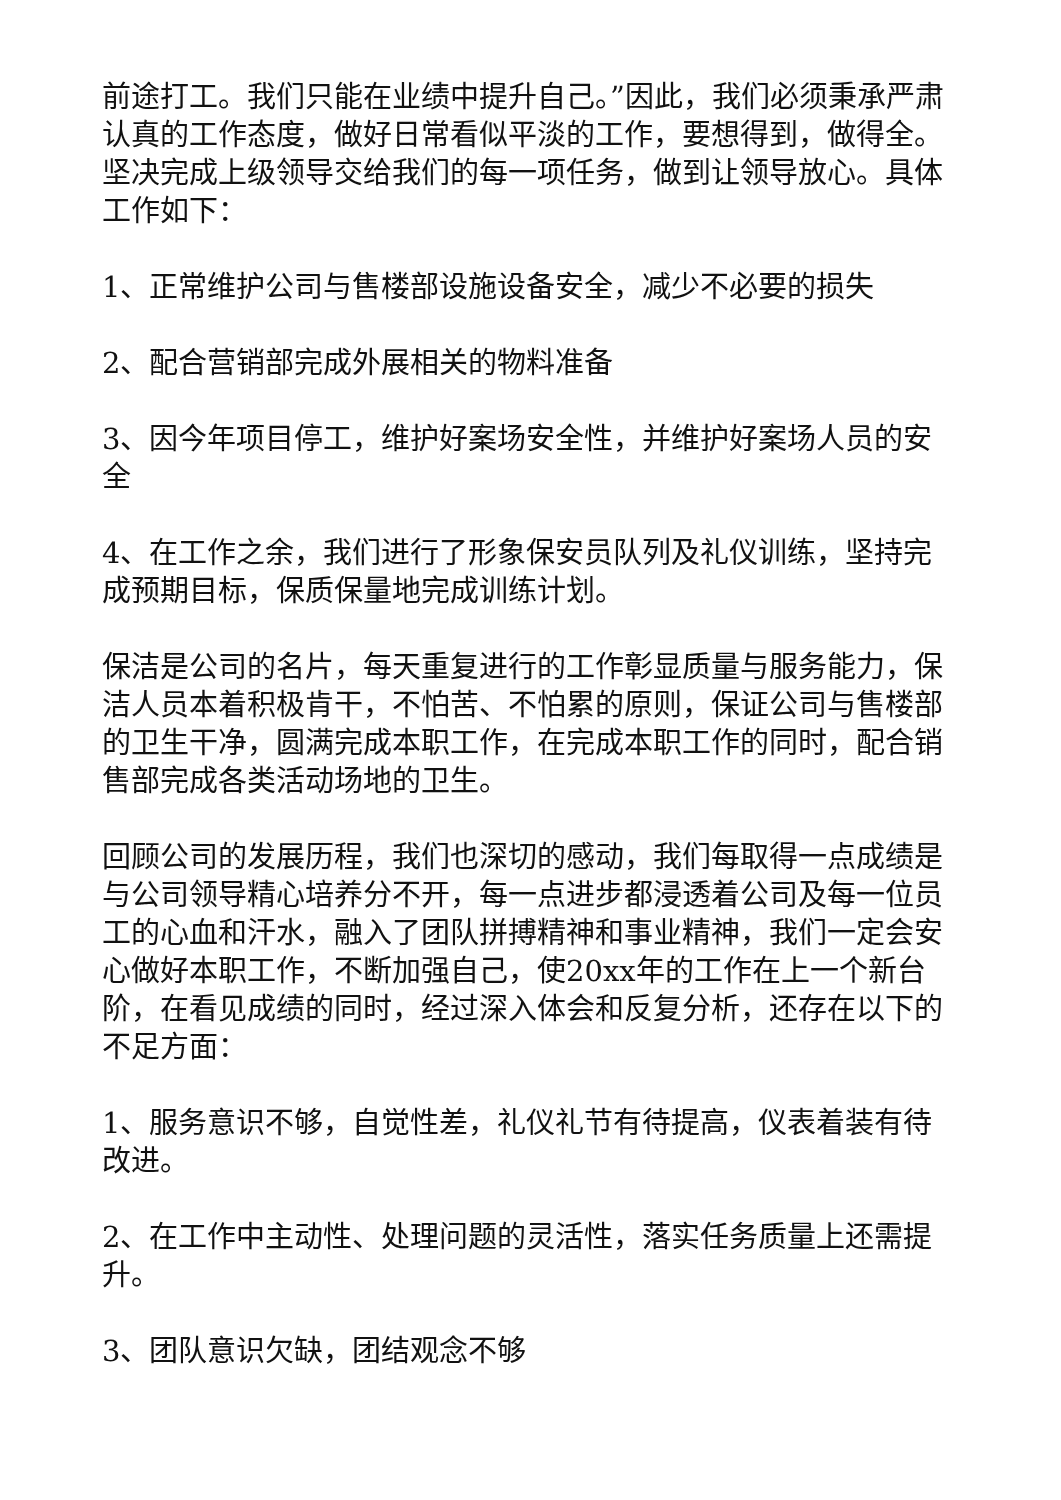前途打工。我们只能在业绩中提升自己。”因此，我们必须秉承严肃认真的工作态度，做好日常看似平淡的工作，要想得到，做得全。坚决完成上级领导交给我们的每一项任务，做到让领导放心。具体工作如下：
1、正常维护公司与售楼部设施设备安全，减少不必要的损失
2、配合营销部完成外展相关的物料准备
3、因今年项目停工，维护好案场安全性，并维护好案场人员的安全
4、在工作之余，我们进行了形象保安员队列及礼仪训练，坚持完成预期目标，保质保量地完成训练计划。
保洁是公司的名片，每天重复进行的工作彰显质量与服务能力，保洁人员本着积极肯干，不怕苦、不怕累的原则，保证公司与售楼部的卫生干净，圆满完成本职工作，在完成本职工作的同时，配合销售部完成各类活动场地的卫生。
回顾公司的发展历程，我们也深切的感动，我们每取得一点成绩是与公司领导精心培养分不开，每一点进步都浸透着公司及每一位员工的心血和汗水，融入了团队拼搏精神和事业精神，我们一定会安心做好本职工作，不断加强自己，使20xx年的工作在上一个新台阶，在看见成绩的同时，经过深入体会和反复分析，还存在以下的不足方面：
1、服务意识不够，自觉性差，礼仪礼节有待提高，仪表着装有待改进。
2、在工作中主动性、处理问题的灵活性，落实任务质量上还需提升。
3、团队意识欠缺，团结观念不够